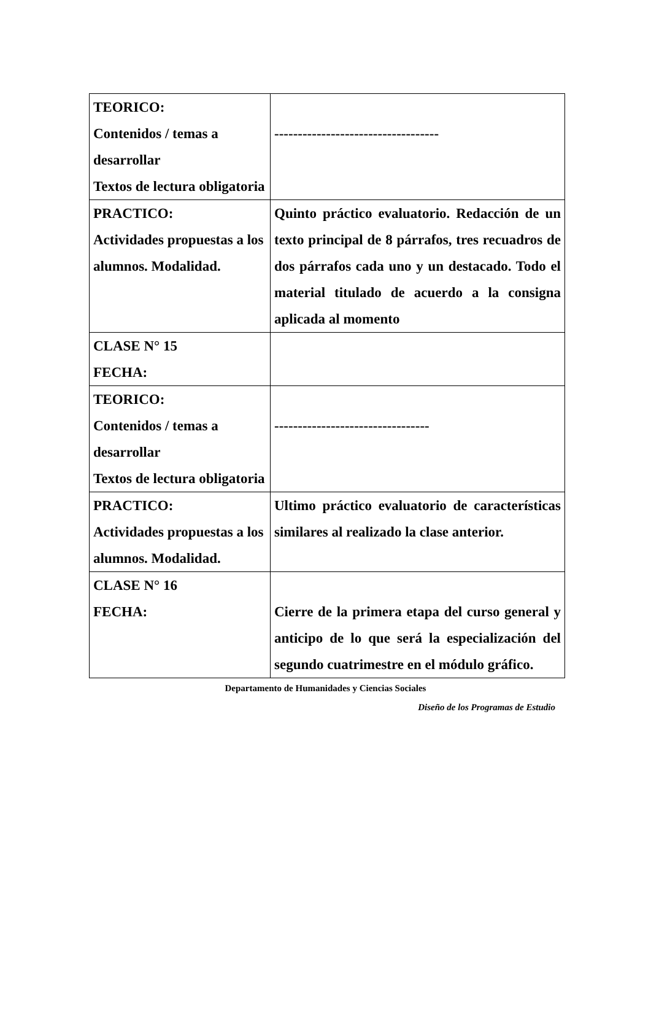| TEORICO: Contenidos / temas a desarrollar Textos de lectura obligatoria | ----------------------------------- |
| PRACTICO: Actividades propuestas a los alumnos. Modalidad. | Quinto práctico evaluatorio. Redacción de un texto principal de 8 párrafos, tres recuadros de dos párrafos cada uno y un destacado. Todo el material titulado de acuerdo a la consigna aplicada al momento |
| CLASE N° 15 FECHA: | |
| TEORICO: Contenidos / temas a desarrollar Textos de lectura obligatoria | --------------------------------- |
| PRACTICO: Actividades propuestas a los alumnos. Modalidad. | Ultimo práctico evaluatorio de características similares al realizado la clase anterior. |
| CLASE N° 16 FECHA: | Cierre de la primera etapa del curso general y anticipo de lo que será la especialización del segundo cuatrimestre en el módulo gráfico. |
Departamento de Humanidades y Ciencias Sociales
Diseño de los Programas de Estudio